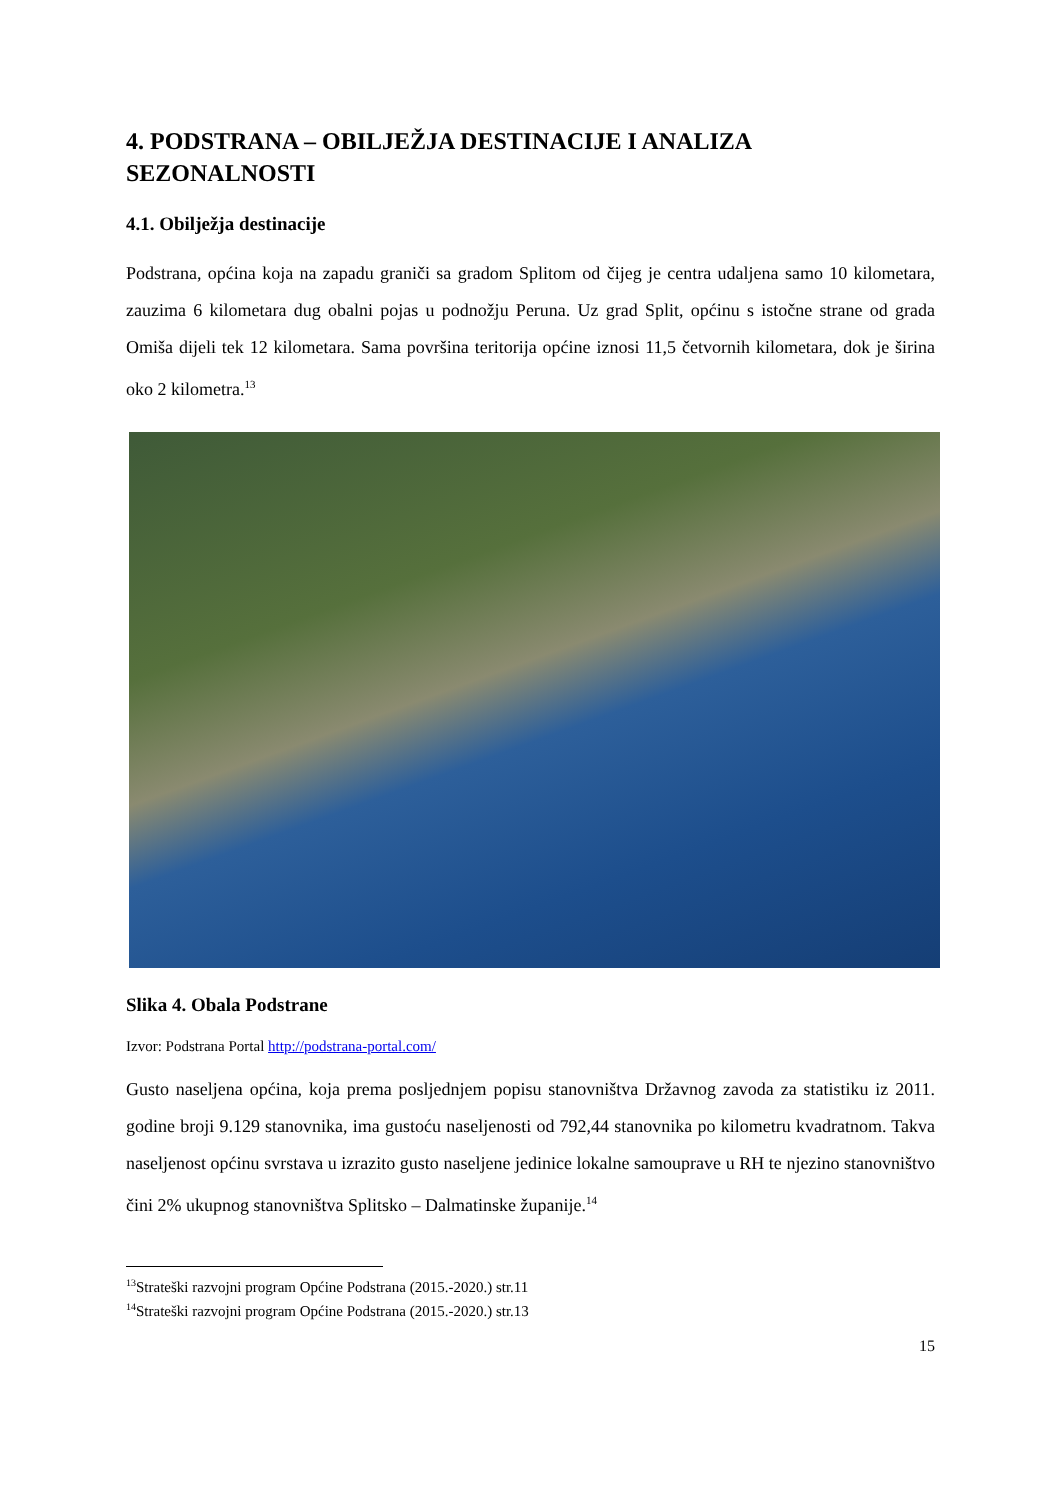4. PODSTRANA – OBILJEŽJA DESTINACIJE I ANALIZA SEZONALNOSTI
4.1. Obilježja destinacije
Podstrana, općina koja na zapadu graniči sa gradom Splitom od čijeg je centra udaljena samo 10 kilometara, zauzima 6 kilometara dug obalni pojas u podnožju Peruna. Uz grad Split, općinu s istočne strane od grada Omiša dijeli tek 12 kilometara. Sama površina teritorija općine iznosi 11,5 četvornih kilometara, dok je širina oko 2 kilometra.<sup>13</sup>
Slika 4. Obala Podstrane
Izvor: Podstrana Portal http://podstrana-portal.com/
Gusto naseljena općina, koja prema posljednjem popisu stanovništva Državnog zavoda za statistiku iz 2011. godine broji 9.129 stanovnika, ima gustoću naseljenosti od 792,44 stanovnika po kilometru kvadratnom. Takva naseljenost općinu svrstava u izrazito gusto naseljene jedinice lokalne samouprave u RH te njezino stanovništvo čini 2% ukupnog stanovništva Splitsko – Dalmatinske županije.<sup>14</sup>
<sup>13</sup> Strateški razvojni program Općine Podstrana (2015.-2020.) str.11
<sup>14</sup> Strateški razvojni program Općine Podstrana (2015.-2020.) str.13
15